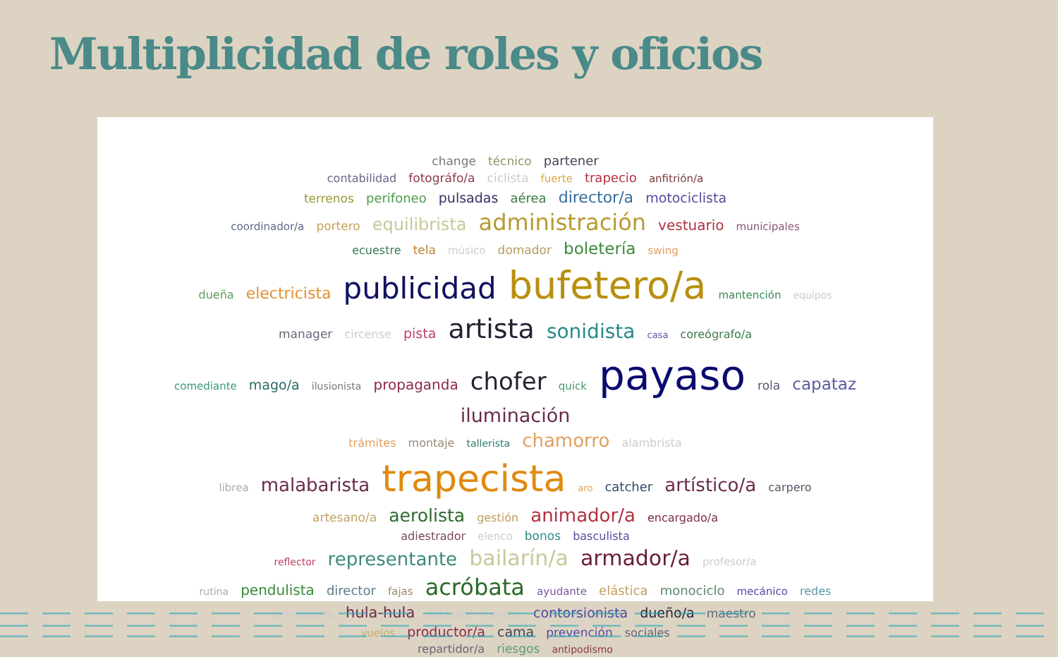Multiplicidad de roles y oficios
change técnico partener
contabilidad fotográfo/a ciclista fuerte trapecio anfitrión/a
terrenos perifoneo pulsadas aérea director/a motociclista
coordinador/a portero equilibrista administración vestuario municipales
ecuestre tela músico domador boletería swing
dueña electricista publicidad bufetero/a mantención equipos
manager circense pista artista sonidista casa coreógrafo/a
comediante mago/a ilusionista propaganda chofer quick payaso rola capataz iluminación
trámites montaje tallerista chamorro alambrista
librea malabarista trapecista aro catcher artístico/a carpero
artesano/a aerolista gestión animador/a encargado/a
adiestrador elenco bonos basculista
reflector representante bailarín/a armador/a profesor/a
rutina pendulista director fajas acróbata ayudante elástica monociclo mecánico redes
promotor/a hula-hula soldador cuerda contorsionista dueño/a maestro
vuelos productor/a cama prevención sociales
repartidor/a riesgos antipodismo